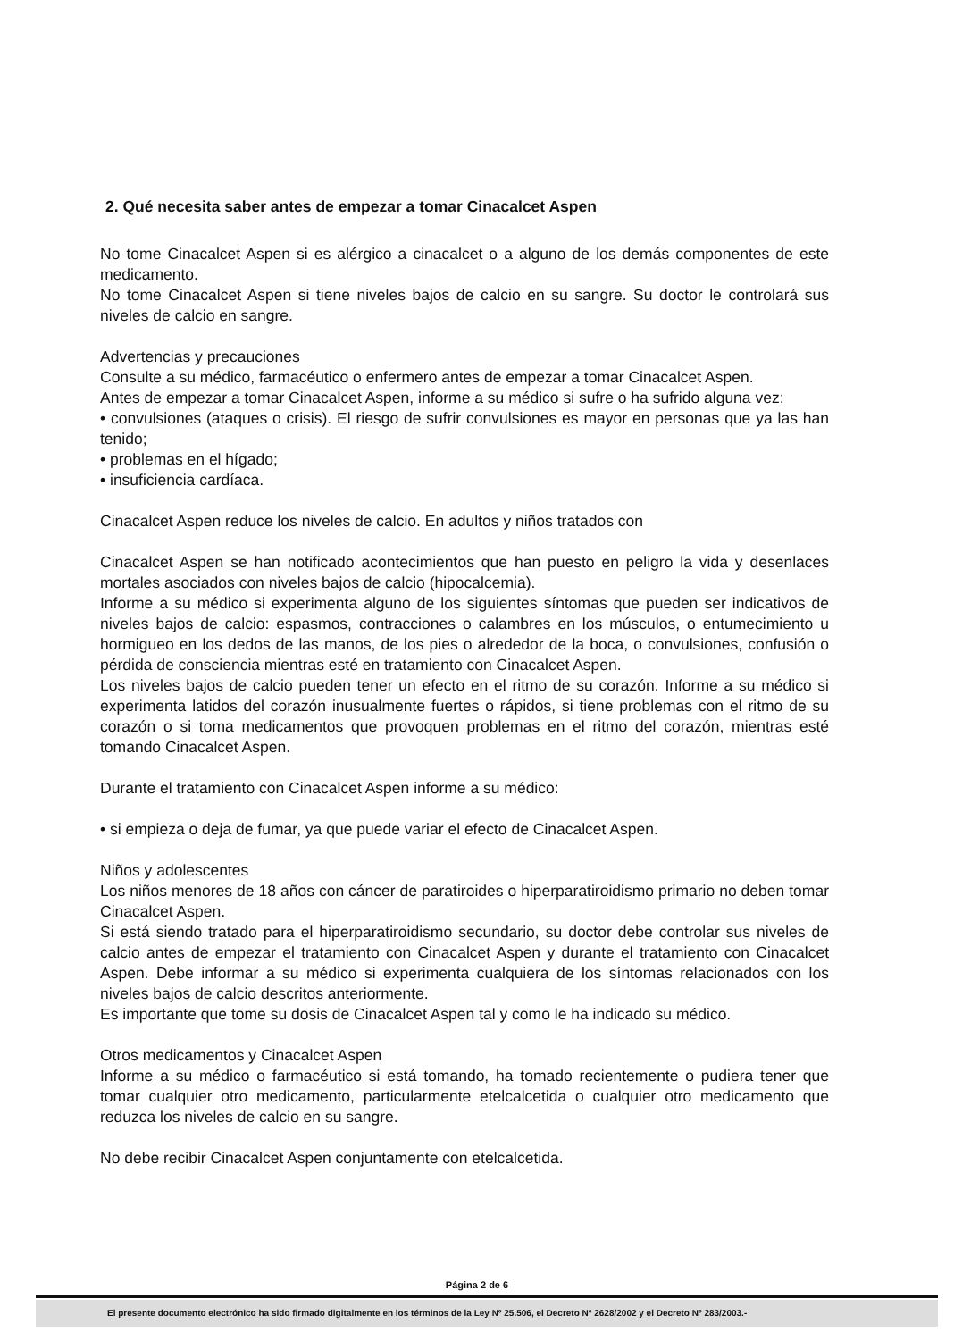2. Qué necesita saber antes de empezar a tomar Cinacalcet Aspen
No tome Cinacalcet Aspen si es alérgico a cinacalcet o a alguno de los demás componentes de este medicamento.
No tome Cinacalcet Aspen si tiene niveles bajos de calcio en su sangre. Su doctor le controlará sus niveles de calcio en sangre.
Advertencias y precauciones
Consulte a su médico, farmacéutico o enfermero antes de empezar a tomar Cinacalcet Aspen.
Antes de empezar a tomar Cinacalcet Aspen, informe a su médico si sufre o ha sufrido alguna vez:
• convulsiones (ataques o crisis). El riesgo de sufrir convulsiones es mayor en personas que ya las han tenido;
• problemas en el hígado;
• insuficiencia cardíaca.
Cinacalcet Aspen reduce los niveles de calcio. En adultos y niños tratados con
Cinacalcet Aspen se han notificado acontecimientos que han puesto en peligro la vida y desenlaces mortales asociados con niveles bajos de calcio (hipocalcemia).
Informe a su médico si experimenta alguno de los siguientes síntomas que pueden ser indicativos de niveles bajos de calcio: espasmos, contracciones o calambres en los músculos, o entumecimiento u hormigueo en los dedos de las manos, de los pies o alrededor de la boca, o convulsiones, confusión o pérdida de consciencia mientras esté en tratamiento con Cinacalcet Aspen.
Los niveles bajos de calcio pueden tener un efecto en el ritmo de su corazón. Informe a su médico si experimenta latidos del corazón inusualmente fuertes o rápidos, si tiene problemas con el ritmo de su corazón o si toma medicamentos que provoquen problemas en el ritmo del corazón, mientras esté tomando Cinacalcet Aspen.
Durante el tratamiento con Cinacalcet Aspen informe a su médico:
• si empieza o deja de fumar, ya que puede variar el efecto de Cinacalcet Aspen.
Niños y adolescentes
Los niños menores de 18 años con cáncer de paratiroides o hiperparatiroidismo primario no deben tomar Cinacalcet Aspen.
Si está siendo tratado para el hiperparatiroidismo secundario, su doctor debe controlar sus niveles de calcio antes de empezar el tratamiento con Cinacalcet Aspen y durante el tratamiento con Cinacalcet Aspen. Debe informar a su médico si experimenta cualquiera de los síntomas relacionados con los niveles bajos de calcio descritos anteriormente.
Es importante que tome su dosis de Cinacalcet Aspen tal y como le ha indicado su médico.
Otros medicamentos y Cinacalcet Aspen
Informe a su médico o farmacéutico si está tomando, ha tomado recientemente o pudiera tener que tomar cualquier otro medicamento, particularmente etelcalcetida o cualquier otro medicamento que reduzca los niveles de calcio en su sangre.
No debe recibir Cinacalcet Aspen conjuntamente con etelcalcetida.
Página 2 de 6
El presente documento electrónico ha sido firmado digitalmente en los términos de la Ley Nº 25.506, el Decreto Nº 2628/2002 y el Decreto Nº 283/2003.-